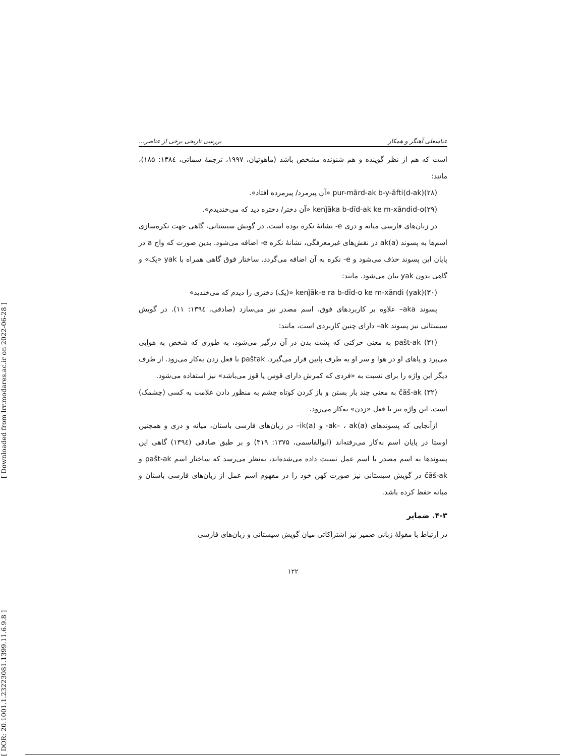[ DOR: 20.1001.1.23223081.1399.11.6.9.8 ] [ Downloaded from lrr.modares.ac.ir on 2022-06-28 ]
عباسعلی آهنگر و همکار بررسی تاریخی برخی از عناصر...
است که هم از نظر گوینده و هم شنونده مشخص باشد (ماهوتیان، ۱۹۹۷، ترجمهٔ سماتی، ۱۳۸٤: ۱۸۵)، مانند:
(۲۸)pur-mārd-ak b-y-āfti(d-ak) «آن پیرمرد/ پیرمرده افتاد».
(۲۹)kenǰāka b-dīd-ak ke m-xāndid-o «آن دختر/ دختره دید که می‌خندیدم».
در زبان‌های فارسی میانه و دری e- نشانهٔ نکره بوده است. در گویش سیستانی، گاهی جهت نکره‌سازی اسم‌ها به پسوند ak(a) در نقش‌های غیرمعرفگی، نشانهٔ نکره e- اضافه می‌شود. بدین صورت که واج a در پایان این پسوند حذف می‌شود و e- نکره به آن اضافه می‌گردد. ساختار فوق گاهی همراه با yak «یک» و گاهی بدون yak بیان می‌شود. مانند:
(۳۰)(yak) kenǰāk-e ra b-dīd-o ke m-xāndi «(یک) دختری را دیدم که می‌خندید»
پسوند aka– علاوه بر کاربردهای فوق، اسم مصدر نیز می‌سازد (صادقی، ۱۳۹٤: ۱۱). در گویش سیستانی نیز پسوند ak– دارای چنین کاربردی است، مانند:
(۳۱) pašt-ak به معنی حرکتی که پشت بدن در آن درگیر می‌شود، به طوری که شخص به هوایی می‌پرد و پاهای او در هوا و سر او به طرف پایین قرار می‌گیرد. paštak با فعل زدن به‌کار می‌رود. از طرف دیگر این واژه را برای نسبت به «فردی که کمرش دارای قوس یا قوز می‌باشد» نیز استفاده می‌شود.
(۳۲) čāš-ak به معنی چند بار بستن و باز کردن کوتاه چشم به منظور دادن علامت به کسی (چشمک) است. این واژه نیز با فعل «زدن» به‌کار می‌رود.
ازآنجایی که پسوندهای ak– ، ak(a)- و ik(a)– در زبان‌های فارسی باستان، میانه و دری و همچنین اوستا در پایان اسم به‌کار می‌رفته‌اند (ابوالقاسمی، ۱۳۷۵: ۳۱۹) و بر طبق صادقی (۱۳۹٤) گاهی این پسوندها به اسم مصدر یا اسم عمل نسبت داده می‌شده‌اند، به‌نظر می‌رسد که ساختار اسم pašt-ak و čāš-ak در گویش سیستانی نیز صورت کهن خود را در مفهوم اسم عمل از زبان‌های فارسی باستان و میانه حفظ کرده باشد.
۴-۳. ضمایر
در ارتباط با مقولهٔ زبانی ضمیر نیز اشتراکاتی میان گویش سیستانی و زبان‌های فارسی
۱۲۲